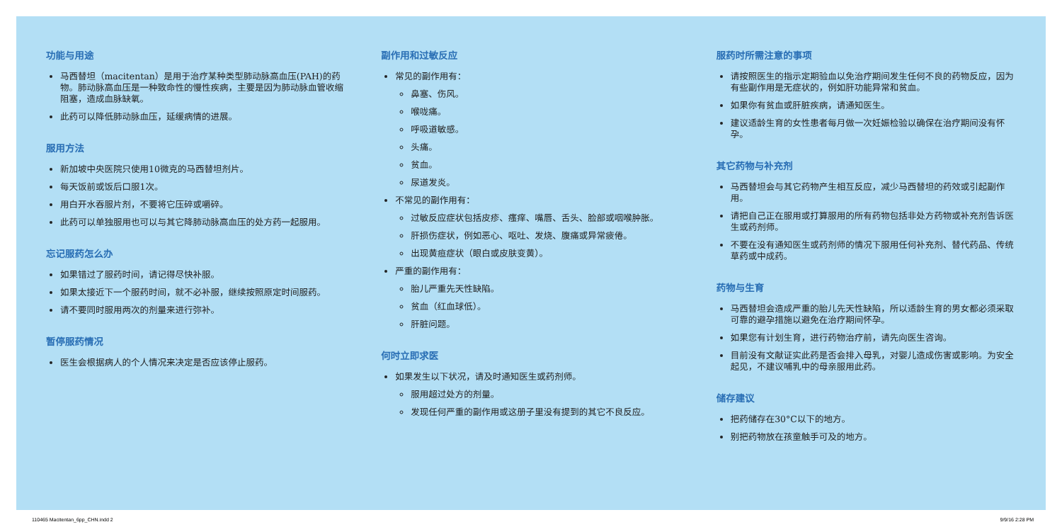功能与用途
马西替坦（macitentan）是用于治疗某种类型肺动脉高血压(PAH)的药物。肺动脉高血压是一种致命性的慢性疾病，主要是因为肺动脉血管收缩阻塞，造成血脉缺氧。
此药可以降低肺动脉血压，延缓病情的进展。
服用方法
新加坡中央医院只使用10微克的马西替坦剂片。
每天饭前或饭后口服1次。
用白开水吞服片剂，不要将它压碎或嚼碎。
此药可以单独服用也可以与其它降肺动脉高血压的处方药一起服用。
忘记服药怎么办
如果错过了服药时间，请记得尽快补服。
如果太接近下一个服药时间，就不必补服，继续按照原定时间服药。
请不要同时服用两次的剂量来进行弥补。
暂停服药情况
医生会根据病人的个人情况来决定是否应该停止服药。
副作用和过敏反应
常见的副作用有：
鼻塞、伤风。
喉咙痛。
呼吸道敏感。
头痛。
贫血。
尿道发炎。
不常见的副作用有：
过敏反应症状包括皮疹、瘙痒、嘴唇、舌头、脸部或咽喉肿胀。
肝损伤症状，例如恶心、呕吐、发烧、腹痛或异常疲倦。
出现黄疸症状（眼白或皮肤变黄）。
严重的副作用有：
胎儿严重先天性缺陷。
贫血（红血球低）。
肝脏问题。
何时立即求医
如果发生以下状况，请及时通知医生或药剂师。
服用超过处方的剂量。
发现任何严重的副作用或这册子里没有提到的其它不良反应。
服药时所需注意的事项
请按照医生的指示定期验血以免治疗期间发生任何不良的药物反应，因为有些副作用是无症状的，例如肝功能异常和贫血。
如果你有贫血或肝脏疾病，请通知医生。
建议适龄生育的女性患者每月做一次妊娠检验以确保在治疗期间没有怀孕。
其它药物与补充剂
马西替坦会与其它药物产生相互反应，减少马西替坦的药效或引起副作用。
请把自己正在服用或打算服用的所有药物包括非处方药物或补充剂告诉医生或药剂师。
不要在没有通知医生或药剂师的情况下服用任何补充剂、替代药品、传统草药或中成药。
药物与生育
马西替坦会造成严重的胎儿先天性缺陷，所以适龄生育的男女都必须采取可靠的避孕措施以避免在治疗期间怀孕。
如果您有计划生育，进行药物治疗前，请先向医生咨询。
目前没有文献证实此药是否会排入母乳，对婴儿造成伤害或影响。为安全起见，不建议哺乳中的母亲服用此药。
储存建议
把药储存在30°C以下的地方。
别把药物放在孩童触手可及的地方。
110465 Macitentan_6pp_CHN.indd 2
9/9/16 2:28 PM